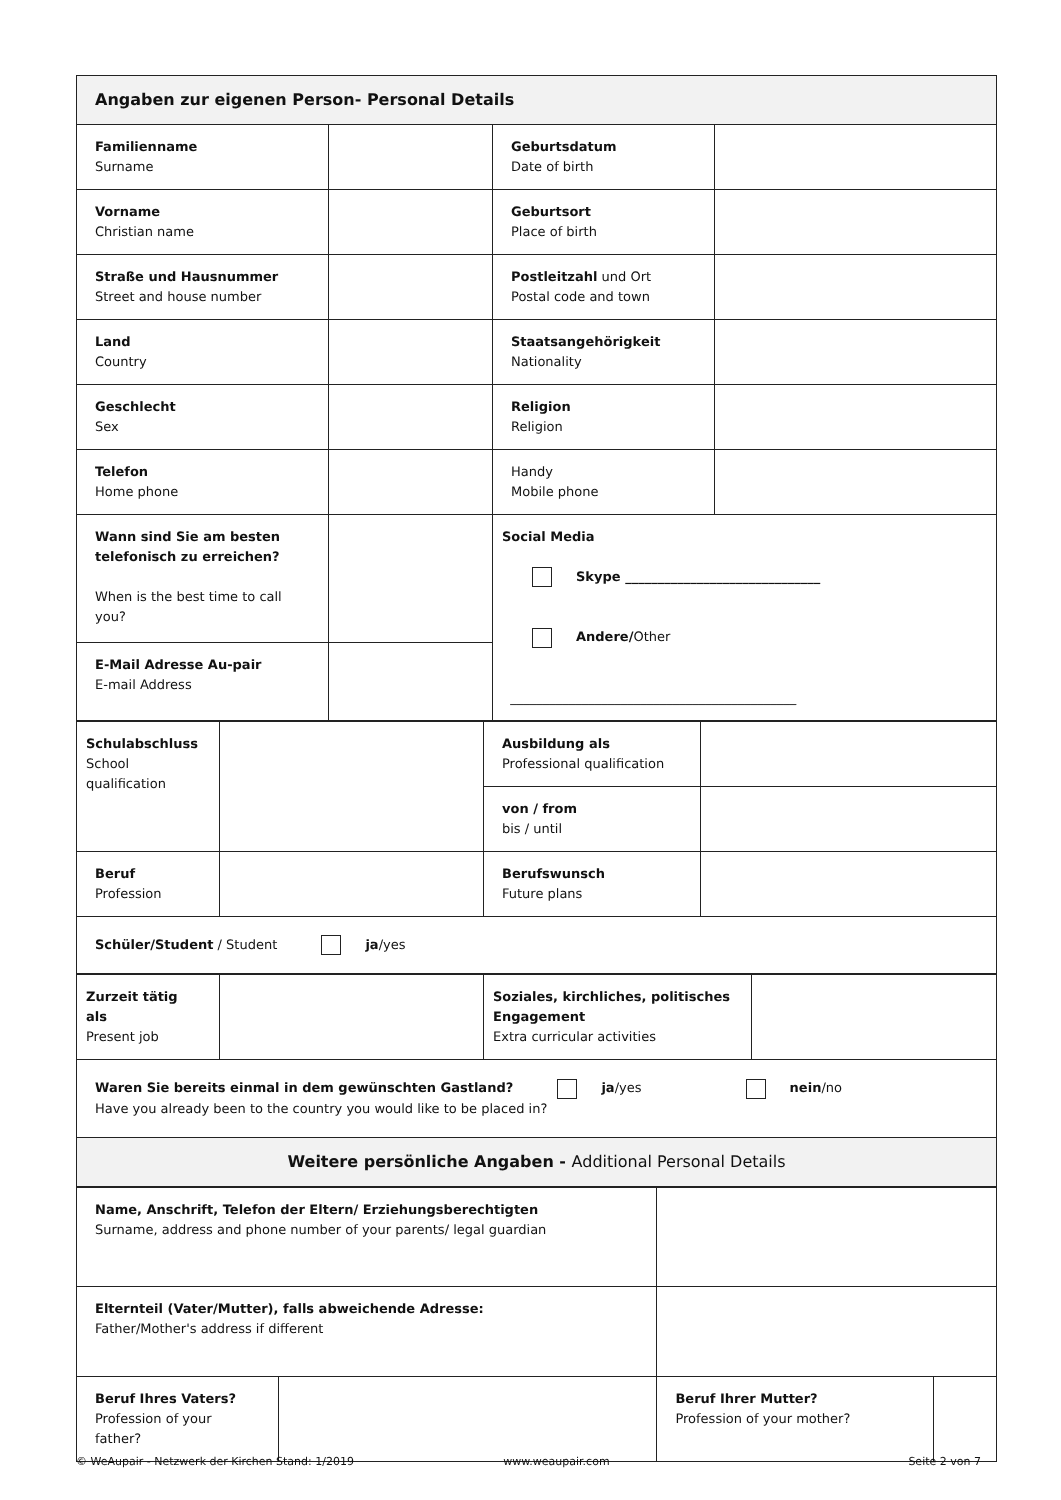| Angaben zur eigenen Person- Personal Details | | | |
| --- | --- | --- | --- |
| Familienname Surname | | Geburtsdatum Date of birth | |
| Vorname Christian name | | Geburtsort Place of birth | |
| Straße und Hausnummer Street and house number | | Postleitzahl und Ort Postal code and town | |
| Land Country | | Staatsangehörigkeit Nationality | |
| Geschlecht Sex | | Religion Religion | |
| Telefon Home phone | | Handy Mobile phone | |
| Wann sind Sie am besten telefonisch zu erreichen? When is the best time to call you? | | Social Media Skype ______________________________ Andere/ Other ____________________________________________ | |
| E-Mail Adresse Au-pair E-mail Address | | | |
| Schulabschluss School qualification | | Ausbildung als Professional qualification | |
| | | von / from bis / until | |
| Beruf Profession | | Berufswunsch Future plans | |
| Schüler/Student / Student ja /yes | | | |
| Zurzeit tätig als Present job | | Soziales, kirchliches, politisches Engagement Extra curricular activities | |
| Waren Sie bereits einmal in dem gewünschten Gastland? ja /yes nein /no Have you already been to the country you would like to be placed in? | | | |
| Weitere persönliche Angaben - Additional Personal Details | | | |
| Name, Anschrift, Telefon der Eltern/ Erziehungsberechtigten Surname, address and phone number of your parents/ legal guardian | | | |
| Elternteil (Vater/Mutter), falls abweichende Adresse: Father/Mother's address if different | | | |
| Beruf Ihres Vaters? Profession of your father? | | Beruf Ihrer Mutter? Profession of your mother? | |
© WeAupair - Netzwerk der Kirchen Stand: 1/2019 www.weaupair.com Seite 2 von 7